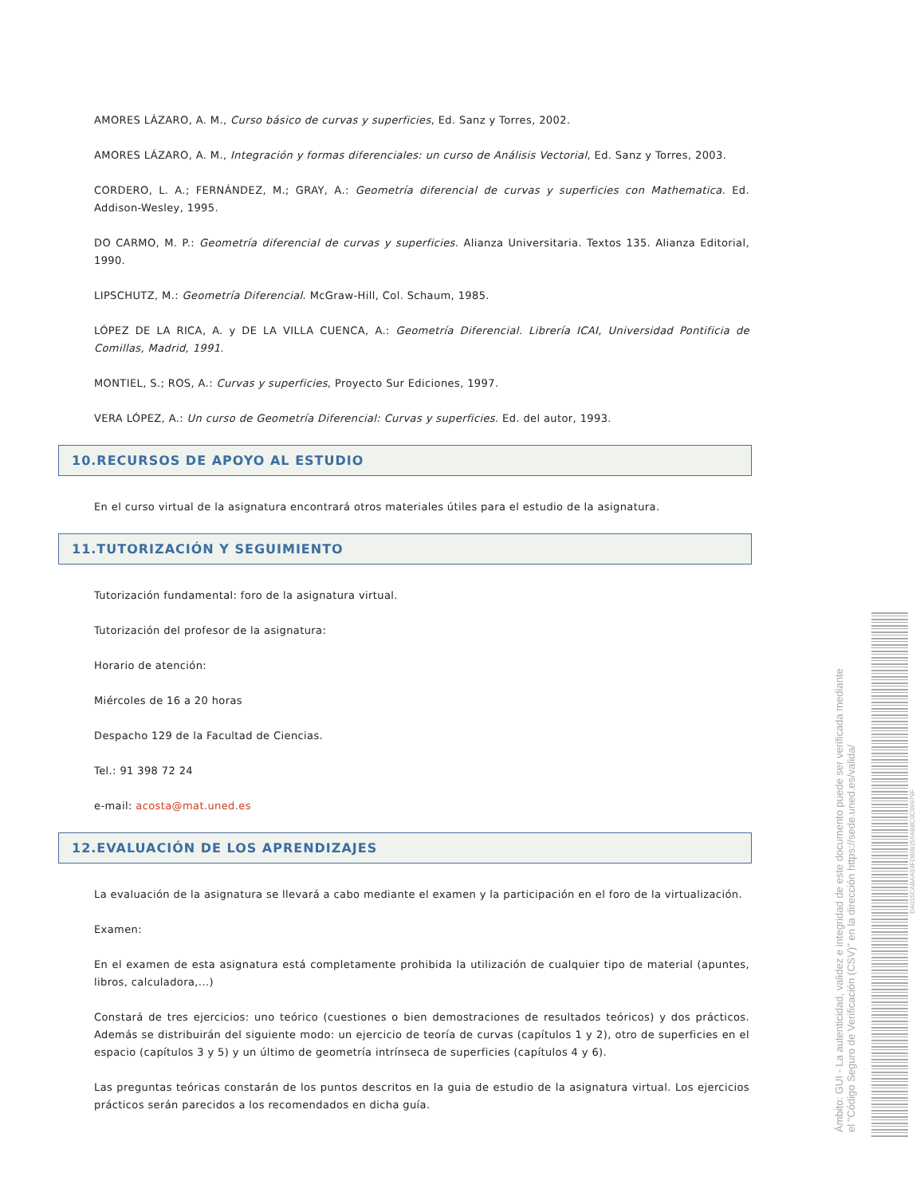AMORES LÁZARO, A. M., Curso básico de curvas y superficies, Ed. Sanz y Torres, 2002.
AMORES LÁZARO, A. M., Integración y formas diferenciales: un curso de Análisis Vectorial, Ed. Sanz y Torres, 2003.
CORDERO, L. A.; FERNÁNDEZ, M.; GRAY, A.: Geometría diferencial de curvas y superficies con Mathematica. Ed. Addison-Wesley, 1995.
DO CARMO, M. P.: Geometría diferencial de curvas y superficies. Alianza Universitaria. Textos 135. Alianza Editorial, 1990.
LIPSCHUTZ, M.: Geometría Diferencial. McGraw-Hill, Col. Schaum, 1985.
LÓPEZ DE LA RICA, A. y DE LA VILLA CUENCA, A.: Geometría Diferencial. Librería ICAI, Universidad Pontificia de Comillas, Madrid, 1991.
MONTIEL, S.; ROS, A.: Curvas y superficies, Proyecto Sur Ediciones, 1997.
VERA LÓPEZ, A.: Un curso de Geometría Diferencial: Curvas y superficies. Ed. del autor, 1993.
10.RECURSOS DE APOYO AL ESTUDIO
En el curso virtual de la asignatura encontrará otros materiales útiles para el estudio de la asignatura.
11.TUTORIZACIÓN Y SEGUIMIENTO
Tutorización fundamental: foro de la asignatura virtual.
Tutorización del profesor de la asignatura:
Horario de atención:
Miércoles de 16 a 20 horas
Despacho 129 de la Facultad de Ciencias.
Tel.: 91 398 72 24
e-mail: acosta@mat.uned.es
12.EVALUACIÓN DE LOS APRENDIZAJES
La evaluación de la asignatura se llevará a cabo mediante el examen y la participación en el foro de la virtualización.
Examen:
En el examen de esta asignatura está completamente prohibida la utilización de cualquier tipo de material (apuntes, libros, calculadora,...)
Constará de tres ejercicios: uno teórico (cuestiones o bien demostraciones de resultados teóricos) y dos prácticos. Además se distribuirán del siguiente modo: un ejercicio de teoría de curvas (capítulos 1 y 2), otro de superficies en el espacio (capítulos 3 y 5) y un último de geometría intrínseca de superficies (capítulos 4 y 6).
Las preguntas teóricas constarán de los puntos descritos en la guia de estudio de la asignatura virtual. Los ejercicios prácticos serán parecidos a los recomendados en dicha guía.
Ámbito: GUI - La autenticidad, validez e integridad de este documento puede ser verificada mediante
el "Código Seguro de Verificación (CSV)" en la dirección https://sede.uned.es/valida/
DA015CABAA03FD809256AB8C0C09979F